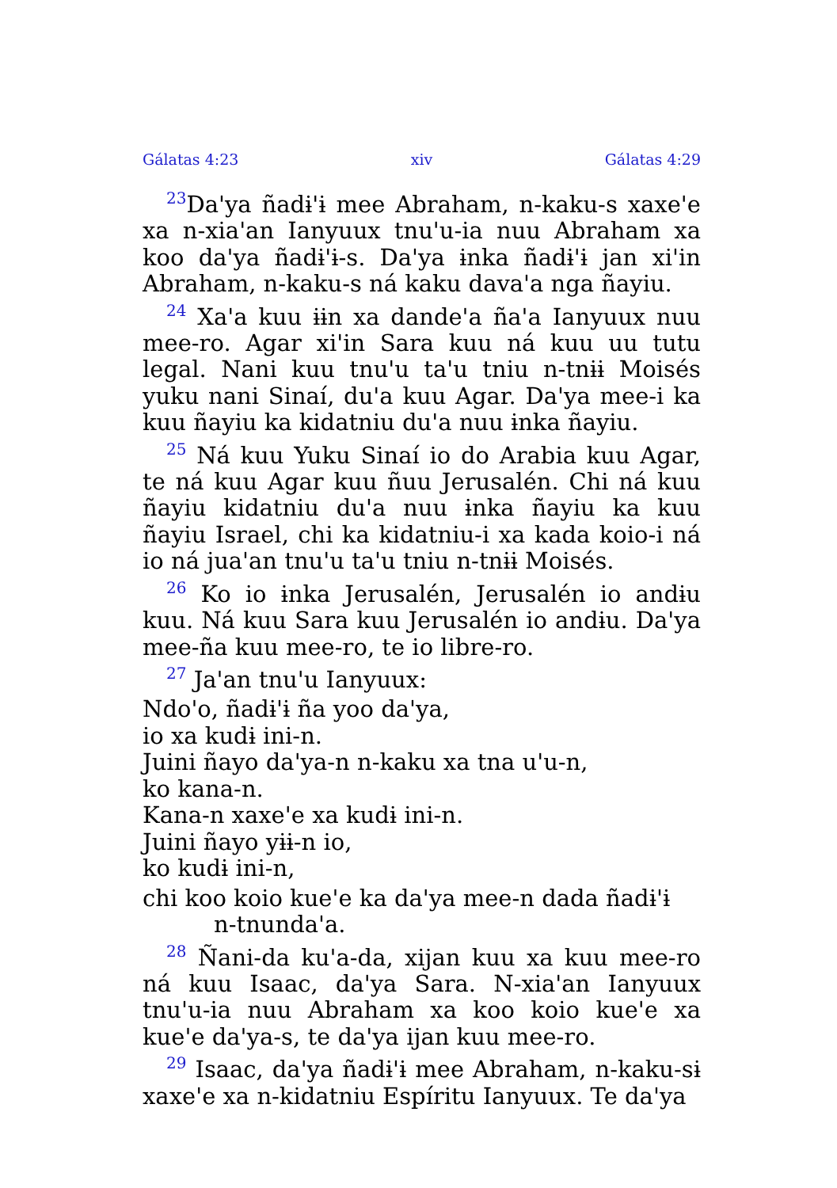Gálatas 4:23 xiv Gálatas 4:29
<sup>23</sup> Da'ya ñadɨ'ɨ mee Abraham, n-kaku-s xaxe'e xa n-xia'an Ianyuux tnu'u-ia nuu Abraham xa koo da'ya ñadɨ'ɨ-s. Da'ya ɨnka ñadɨ'ɨ jan xi'in Abraham, n-kaku-s ná kaku dava'a nga ñayiu.
<sup>24</sup> Xa'a kuu ɨɨn xa dande'a ña'a Ianyuux nuu mee-ro. Agar xi'in Sara kuu ná kuu uu tutu legal. Nani kuu tnu'u ta'u tniu n-tnɨɨ Moisés yuku nani Sinaí, du'a kuu Agar. Da'ya mee-i ka kuu ñayiu ka kidatniu du'a nuu ɨnka ñayiu.
<sup>25</sup> Ná kuu Yuku Sinaí io do Arabia kuu Agar, te ná kuu Agar kuu ñuu Jerusalén. Chi ná kuu ñayiu kidatniu du'a nuu ɨnka ñayiu ka kuu ñayiu Israel, chi ka kidatniu-i xa kada koio-i ná io ná jua'an tnu'u ta'u tniu n-tnɨɨ Moisés.
<sup>26</sup> Ko io ɨnka Jerusalén, Jerusalén io andɨu kuu. Ná kuu Sara kuu Jerusalén io andɨu. Da'ya mee-ña kuu mee-ro, te io libre-ro.
<sup>27</sup> Ja'an tnu'u Ianyuux:
Ndo'o, ñadɨ'ɨ ña yoo da'ya,
io xa kudɨ ini-n.
Juini ñayo da'ya-n n-kaku xa tna u'u-n,
ko kana-n.
Kana-n xaxe'e xa kudɨ ini-n.
Juini ñayo yɨɨ-n io,
ko kudɨ ini-n,
chi koo koio kue'e ka da'ya mee-n dada ñadɨ'ɨ
n-tnunda'a.
<sup>28</sup> Ñani-da ku'a-da, xijan kuu xa kuu mee-ro ná kuu Isaac, da'ya Sara. N-xia'an Ianyuux tnu'u-ia nuu Abraham xa koo koio kue'e xa kue'e da'ya-s, te da'ya ijan kuu mee-ro.
<sup>29</sup> Isaac, da'ya ñadɨ'ɨ mee Abraham, n-kaku-sɨ xaxe'e xa n-kidatniu Espíritu Ianyuux. Te da'ya